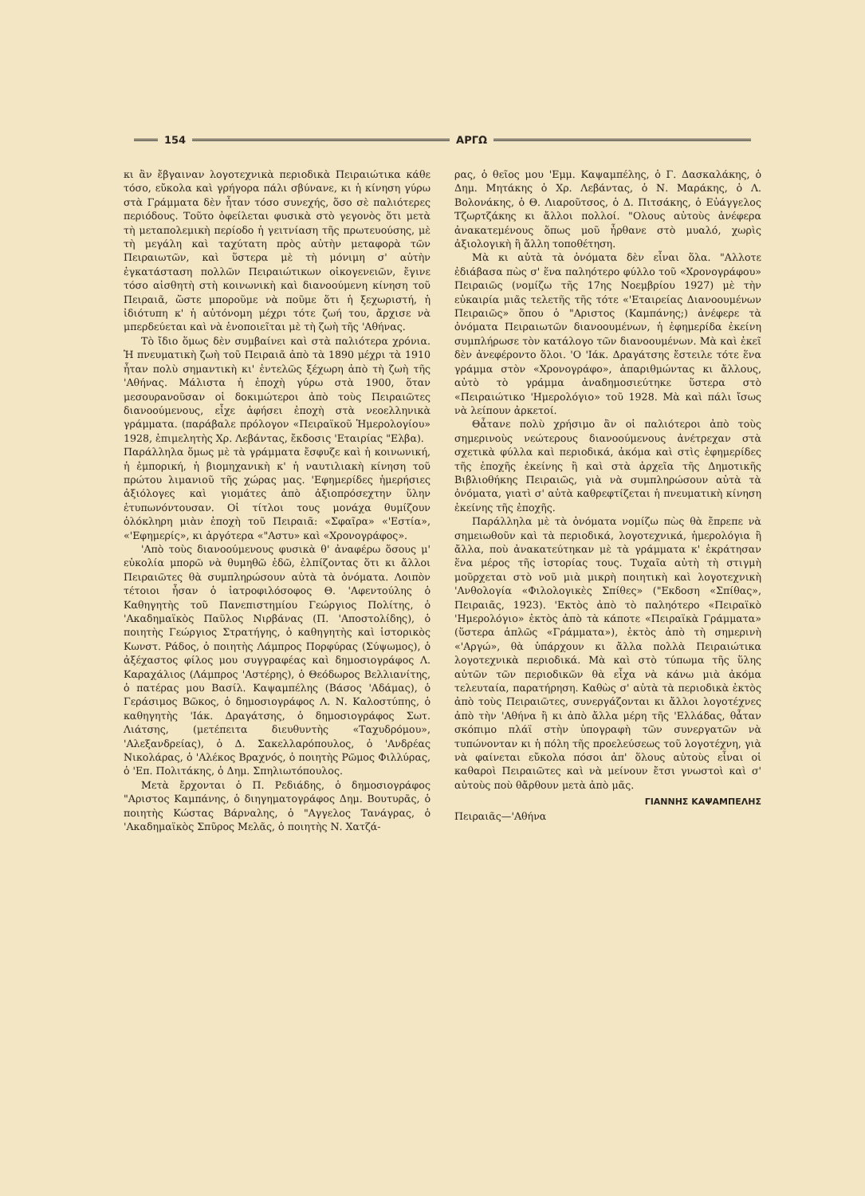154 ΑΡΓΩ
κι ἂν ἔβγαιναν λογοτεχνικὰ περιοδικὰ Πειραιώτικα κάθε τόσο, εὔκολα καὶ γρήγορα πάλι σβύνανε, κι ἡ κίνηση γύρω στὰ Γράμματα δὲν ἦταν τόσο συνεχής, ὅσο σὲ παλιότερες περιόδους. Τοῦτο ὀφείλεται φυσικὰ στὸ γεγονὸς ὅτι μετὰ τὴ μεταπολεμικὴ περίοδο ἡ γειτνίαση τῆς πρωτευούσης, μὲ τὴ μεγάλη καὶ ταχύτατη πρὸς αὐτὴν μεταφορὰ τῶν Πειραιωτῶν, καὶ ὕστερα μὲ τὴ μόνιμη σ' αὐτὴν ἐγκατάσταση πολλῶν Πειραιώτικων οἰκογενειῶν, ἔγινε τόσο αἰσθητὴ στὴ κοινωνικὴ καὶ διανοούμενη κίνηση τοῦ Πειραιᾶ, ὥστε μποροῦμε νὰ ποῦμε ὅτι ἡ ξεχωριστή, ἡ ἰδιότυπη κ' ἡ αὐτόνομη μέχρι τότε ζωή του, ἄρχισε νὰ μπερδεύεται καὶ νὰ ἑνοποιεῖται μὲ τὴ ζωὴ τῆς 'Αθήνας.
Τὸ ἴδιο ὅμως δὲν συμβαίνει καὶ στὰ παλιότερα χρόνια. Ἡ πνευματικὴ ζωὴ τοῦ Πειραιᾶ ἀπὸ τὰ 1890 μέχρι τὰ 1910 ἦταν πολὺ σημαντικὴ κι' ἐντελῶς ξέχωρη ἀπὸ τὴ ζωὴ τῆς 'Αθήνας. Μάλιστα ἡ ἐποχὴ γύρω στὰ 1900, ὅταν μεσουρανοῦσαν οἱ δοκιμώτεροι ἀπὸ τοὺς Πειραιῶτες διανοούμενους, εἶχε ἀφήσει ἐποχὴ στὰ νεοελληνικὰ γράμματα. (παράβαλε πρόλογον «Πειραϊκοῦ Ἡμερολογίου» 1928, ἐπιμελητὴς Χρ. Λεβάντας, ἔκδοσις 'Εταιρίας "Ελβα).
Παράλληλα ὅμως μὲ τὰ γράμματα ἔσφυζε καὶ ἡ κοινωνική, ἡ ἐμπορική, ἡ βιομηχανικὴ κ' ἡ ναυτιλιακὴ κίνηση τοῦ πρώτου λιμανιοῦ τῆς χώρας μας. 'Εφημερίδες ἡμερήσιες ἀξιόλογες καὶ γιομάτες ἀπὸ ἀξιοπρόσεχτην ὕλην ἐτυπωνόντουσαν. Οἱ τίτλοι τους μονάχα θυμίζουν ὁλόκληρη μιὰν ἐποχὴ τοῦ Πειραιᾶ: «Σφαῖρα» «'Εστία», «'Εφημερίς», κι ἀργότερα «"Αστυ» καὶ «Χρονογράφος».
'Απὸ τοὺς διανοούμενους φυσικὰ θ' ἀναφέρω ὅσους μ' εὐκολία μπορῶ νὰ θυμηθῶ ἐδῶ, ἐλπίζοντας ὅτι κι ἄλλοι Πειραιῶτες θὰ συμπληρώσουν αὐτὰ τὰ ὀνόματα. Λοιπὸν τέτοιοι ἦσαν ὁ ἰατροφιλόσοφος Θ. 'Αφεντούλης ὁ Καθηγητὴς τοῦ Πανεπιστημίου Γεώργιος Πολίτης, ὁ 'Ακαδημαϊκὸς Παῦλος Νιρβάνας (Π. 'Αποστολίδης), ὁ ποιητὴς Γεώργιος Στρατήγης, ὁ καθηγητὴς καὶ ἱστορικὸς Κωνστ. Ράδος, ὁ ποιητὴς Λάμπρος Πορφύρας (Σύψωμος), ὁ ἀξέχαστος φίλος μου συγγραφέας καὶ δημοσιογράφος Λ. Καραχάλιος (Λάμπρος 'Αστέρης), ὁ Θεόδωρος Βελλιανίτης, ὁ πατέρας μου Βασίλ. Καψαμπέλης (Βάσος 'Αδάμας), ὁ Γεράσιμος Βῶκος, ὁ δημοσιογράφος Λ. Ν. Καλοστύπης, ὁ καθηγητὴς 'Ιάκ. Δραγάτσης, ὁ δημοσιογράφος Σωτ. Λιάτσης, (μετέπειτα διευθυντὴς «Ταχυδρόμου», 'Αλεξανδρείας), ὁ Δ. Σακελλαρόπουλος, ὁ 'Ανδρέας Νικολάρας, ὁ 'Αλέκος Βραχνός, ὁ ποιητὴς Ρῶμος Φιλλύρας, ὁ 'Επ. Πολιτάκης, ὁ Δημ. Σπηλιωτόπουλος.
Μετὰ ἔρχονται ὁ Π. Ρεδιάδης, ὁ δημοσιογράφος "Αριστος Καμπάνης, ὁ διηγηματογράφος Δημ. Βουτυρᾶς, ὁ ποιητὴς Κώστας Βάρναλης, ὁ "Αγγελος Τανάγρας, ὁ 'Ακαδημαϊκὸς Σπῦρος Μελᾶς, ὁ ποιητὴς Ν. Χατζά-
ρας, ὁ θεῖος μου 'Εμμ. Καψαμπέλης, ὁ Γ. Δασκαλάκης, ὁ Δημ. Μητάκης ὁ Χρ. Λεβάντας, ὁ Ν. Μαράκης, ὁ Λ. Βολονάκης, ὁ Θ. Λιαροῦτσος, ὁ Δ. Πιτσάκης, ὁ Εὐάγγελος Τζωρτζάκης κι ἄλλοι πολλοί. "Ολους αὐτοὺς ἀνέφερα ἀνακατεμένους ὅπως μοῦ ἦρθανε στὸ μυαλό, χωρὶς ἀξιολογικὴ ἢ ἄλλη τοποθέτηση.
Μὰ κι αὐτὰ τὰ ὀνόματα δὲν εἶναι ὅλα. "Αλλοτε ἐδιάβασα πὼς σ' ἕνα παληότερο φύλλο τοῦ «Χρονογράφου» Πειραιῶς (νομίζω τῆς 17ης Νοεμβρίου 1927) μὲ τὴν εὐκαιρία μιᾶς τελετῆς τῆς τότε «'Εταιρείας Διανοουμένων Πειραιῶς» ὅπου ὁ "Αριστος (Καμπάνης;) ἀνέφερε τὰ ὀνόματα Πειραιωτῶν διανοουμένων, ἡ ἐφημερίδα ἐκείνη συμπλήρωσε τὸν κατάλογο τῶν διανοουμένων. Μὰ καὶ ἐκεῖ δὲν ἀνεφέροντο ὅλοι. 'Ο 'Ιάκ. Δραγάτσης ἔστειλε τότε ἕνα γράμμα στὸν «Χρονογράφο», ἀπαριθμώντας κι ἄλλους, αὐτὸ τὸ γράμμα ἀναδημοσιεύτηκε ὕστερα στὸ «Πειραιώτικο 'Ημερολόγιο» τοῦ 1928. Μὰ καὶ πάλι ἴσως νὰ λείπουν ἀρκετοί.
Θἆτανε πολὺ χρήσιμο ἂν οἱ παλιότεροι ἀπὸ τοὺς σημερινοὺς νεώτερους διανοούμενους ἀνέτρεχαν στὰ σχετικὰ φύλλα καὶ περιοδικά, ἀκόμα καὶ στὶς ἐφημερίδες τῆς ἐποχῆς ἐκείνης ἢ καὶ στὰ ἀρχεῖα τῆς Δημοτικῆς Βιβλιοθήκης Πειραιῶς, γιὰ νὰ συμπληρώσουν αὐτὰ τὰ ὀνόματα, γιατὶ σ' αὐτὰ καθρεφτίζεται ἡ πνευματικὴ κίνηση ἐκείνης τῆς ἐποχῆς.
Παράλληλα μὲ τὰ ὀνόματα νομίζω πὼς θὰ ἔπρεπε νὰ σημειωθοῦν καὶ τὰ περιοδικά, λογοτεχνικά, ἡμερολόγια ἢ ἄλλα, ποὺ ἀνακατεύτηκαν μὲ τὰ γράμματα κ' ἐκράτησαν ἕνα μέρος τῆς ἱστορίας τους. Τυχαῖα αὐτὴ τὴ στιγμὴ μοῦρχεται στὸ νοῦ μιὰ μικρὴ ποιητικὴ καὶ λογοτεχνικὴ 'Ανθολογία «Φιλολογικὲς Σπίθες» ("Εκδοση «Σπίθας», Πειραιᾶς, 1923). 'Εκτὸς ἀπὸ τὸ παληότερο «Πειραϊκὸ 'Ημερολόγιο» ἐκτὸς ἀπὸ τὰ κάποτε «Πειραϊκὰ Γράμματα» (ὕστερα ἁπλῶς «Γράμματα»), ἐκτὸς ἀπὸ τὴ σημερινὴ «'Αργώ», θὰ ὑπάρχουν κι ἄλλα πολλὰ Πειραιώτικα λογοτεχνικὰ περιοδικά. Μὰ καὶ στὸ τύπωμα τῆς ὕλης αὐτῶν τῶν περιοδικῶν θὰ εἶχα νὰ κάνω μιὰ ἀκόμα τελευταία, παρατήρηση. Καθὼς σ' αὐτὰ τὰ περιοδικὰ ἐκτὸς ἀπὸ τοὺς Πειραιῶτες, συνεργάζονται κι ἄλλοι λογοτέχνες ἀπὸ τὴν 'Αθήνα ἢ κι ἀπὸ ἄλλα μέρη τῆς 'Ελλάδας, θἆταν σκόπιμο πλάϊ στὴν ὑπογραφὴ τῶν συνεργατῶν νὰ τυπώνονταν κι ἡ πόλη τῆς προελεύσεως τοῦ λογοτέχνη, γιὰ νὰ φαίνεται εὔκολα πόσοι ἀπ' ὅλους αὐτοὺς εἶναι οἱ καθαροὶ Πειραιῶτες καὶ νὰ μείνουν ἔτσι γνωστοὶ καὶ σ' αὐτοὺς ποὺ θἄρθουν μετὰ ἀπὸ μᾶς.
ΓΙΑΝΝΗΣ ΚΑΨΑΜΠΕΛΗΣ
Πειραιᾶς—'Αθήνα